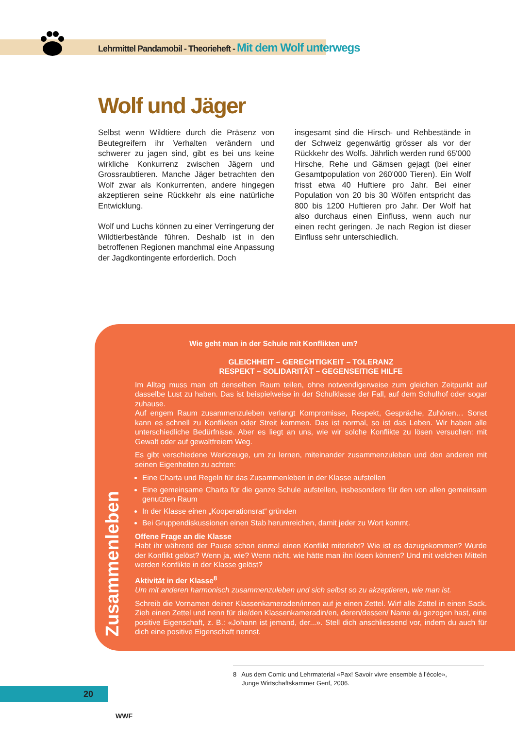Lehrmittel Pandamobil - Theorieheft - Mit dem Wolf unterwegs
Wolf und Jäger
Selbst wenn Wildtiere durch die Präsenz von Beutegreifern ihr Verhalten verändern und schwerer zu jagen sind, gibt es bei uns keine wirkliche Konkurrenz zwischen Jägern und Grossraubtieren. Manche Jäger betrachten den Wolf zwar als Konkurrenten, andere hingegen akzeptieren seine Rückkehr als eine natürliche Entwicklung.
Wolf und Luchs können zu einer Verringerung der Wildtierbestände führen. Deshalb ist in den betroffenen Regionen manchmal eine Anpassung der Jagdkontingente erforderlich. Doch
insgesamt sind die Hirsch- und Rehbestände in der Schweiz gegenwärtig grösser als vor der Rückkehr des Wolfs. Jährlich werden rund 65'000 Hirsche, Rehe und Gämsen gejagt (bei einer Gesamtpopulation von 260'000 Tieren). Ein Wolf frisst etwa 40 Huftiere pro Jahr. Bei einer Population von 20 bis 30 Wölfen entspricht das 800 bis 1200 Huftieren pro Jahr. Der Wolf hat also durchaus einen Einfluss, wenn auch nur einen recht geringen. Je nach Region ist dieser Einfluss sehr unterschiedlich.
Zusammenleben
Wie geht man in der Schule mit Konflikten um?
GLEICHHEIT – GERECHTIGKEIT – TOLERANZ
RESPEKT – SOLIDARITÄT – GEGENSEITIGE HILFE
Im Alltag muss man oft denselben Raum teilen, ohne notwendigerweise zum gleichen Zeitpunkt auf dasselbe Lust zu haben. Das ist beispielweise in der Schulklasse der Fall, auf dem Schulhof oder sogar zuhause.
Auf engem Raum zusammenzuleben verlangt Kompromisse, Respekt, Gespräche, Zuhören… Sonst kann es schnell zu Konflikten oder Streit kommen. Das ist normal, so ist das Leben. Wir haben alle unterschiedliche Bedürfnisse. Aber es liegt an uns, wie wir solche Konflikte zu lösen versuchen: mit Gewalt oder auf gewaltfreiem Weg.
Es gibt verschiedene Werkzeuge, um zu lernen, miteinander zusammenzuleben und den anderen mit seinen Eigenheiten zu achten:
Eine Charta und Regeln für das Zusammenleben in der Klasse aufstellen
Eine gemeinsame Charta für die ganze Schule aufstellen, insbesondere für den von allen gemeinsam genutzten Raum
In der Klasse einen „Kooperationsrat“ gründen
Bei Gruppendiskussionen einen Stab herumreichen, damit jeder zu Wort kommt.
Offene Frage an die Klasse
Habt ihr während der Pause schon einmal einen Konflikt miterlebt? Wie ist es dazugekommen? Wurde der Konflikt gelöst? Wenn ja, wie? Wenn nicht, wie hätte man ihn lösen können? Und mit welchen Mitteln werden Konflikte in der Klasse gelöst?
Aktivität in der Klasse<sup>8</sup>
Um mit anderen harmonisch zusammenzuleben und sich selbst so zu akzeptieren, wie man ist.
Schreib die Vornamen deiner Klassenkameraden/innen auf je einen Zettel. Wirf alle Zettel in einen Sack. Zieh einen Zettel und nenn für die/den Klassenkameradin/en, deren/dessen/ Name du gezogen hast, eine positive Eigenschaft, z. B.: «Johann ist jemand, der...». Stell dich anschliessend vor, indem du auch für dich eine positive Eigenschaft nennst.
8 Aus dem Comic und Lehrmaterial «Pax! Savoir vivre ensemble à l’école»,
Junge Wirtschaftskammer Genf, 2006.
20
WWF